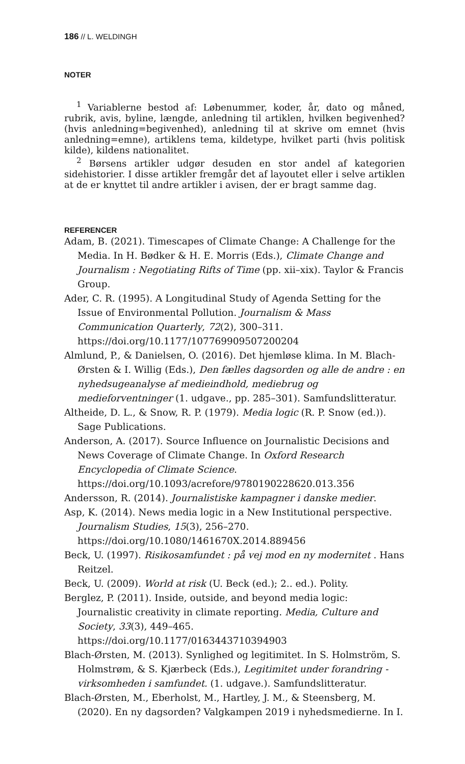186 // L. WELDINGH
NOTER
<sup>1</sup> Variablerne bestod af: Løbenummer, koder, år, dato og måned, rubrik, avis, byline, længde, anledning til artiklen, hvilken begivenhed? (hvis anledning=begivenhed), anledning til at skrive om emnet (hvis anledning=emne), artiklens tema, kildetype, hvilket parti (hvis politisk kilde), kildens nationalitet.
<sup>2</sup> Børsens artikler udgør desuden en stor andel af kategorien sidehistorier. I disse artikler fremgår det af layoutet eller i selve artiklen at de er knyttet til andre artikler i avisen, der er bragt samme dag.
REFERENCER
Adam, B. (2021). Timescapes of Climate Change: A Challenge for the Media. In H. Bødker & H. E. Morris (Eds.), Climate Change and Journalism : Negotiating Rifts of Time (pp. xii–xix). Taylor & Francis Group.
Ader, C. R. (1995). A Longitudinal Study of Agenda Setting for the Issue of Environmental Pollution. Journalism & Mass Communication Quarterly, 72(2), 300–311. https://doi.org/10.1177/107769909507200204
Almlund, P., & Danielsen, O. (2016). Det hjemløse klima. In M. Blach-Ørsten & I. Willig (Eds.), Den fælles dagsorden og alle de andre : en nyhedsugeanalyse af medieindhold, mediebrug og medieforventninger (1. udgave., pp. 285–301). Samfundslitteratur.
Altheide, D. L., & Snow, R. P. (1979). Media logic (R. P. Snow (ed.)). Sage Publications.
Anderson, A. (2017). Source Influence on Journalistic Decisions and News Coverage of Climate Change. In Oxford Research Encyclopedia of Climate Science. https://doi.org/10.1093/acrefore/9780190228620.013.356
Andersson, R. (2014). Journalistiske kampagner i danske medier.
Asp, K. (2014). News media logic in a New Institutional perspective. Journalism Studies, 15(3), 256–270. https://doi.org/10.1080/1461670X.2014.889456
Beck, U. (1997). Risikosamfundet : på vej mod en ny modernitet . Hans Reitzel.
Beck, U. (2009). World at risk (U. Beck (ed.); 2.. ed.). Polity.
Berglez, P. (2011). Inside, outside, and beyond media logic: Journalistic creativity in climate reporting. Media, Culture and Society, 33(3), 449–465. https://doi.org/10.1177/0163443710394903
Blach-Ørsten, M. (2013). Synlighed og legitimitet. In S. Holmström, S. Holmstrøm, & S. Kjærbeck (Eds.), Legitimitet under forandring - virksomheden i samfundet. (1. udgave.). Samfundslitteratur.
Blach-Ørsten, M., Eberholst, M., Hartley, J. M., & Steensberg, M. (2020). En ny dagsorden? Valgkampen 2019 i nyhedsmedierne. In I.